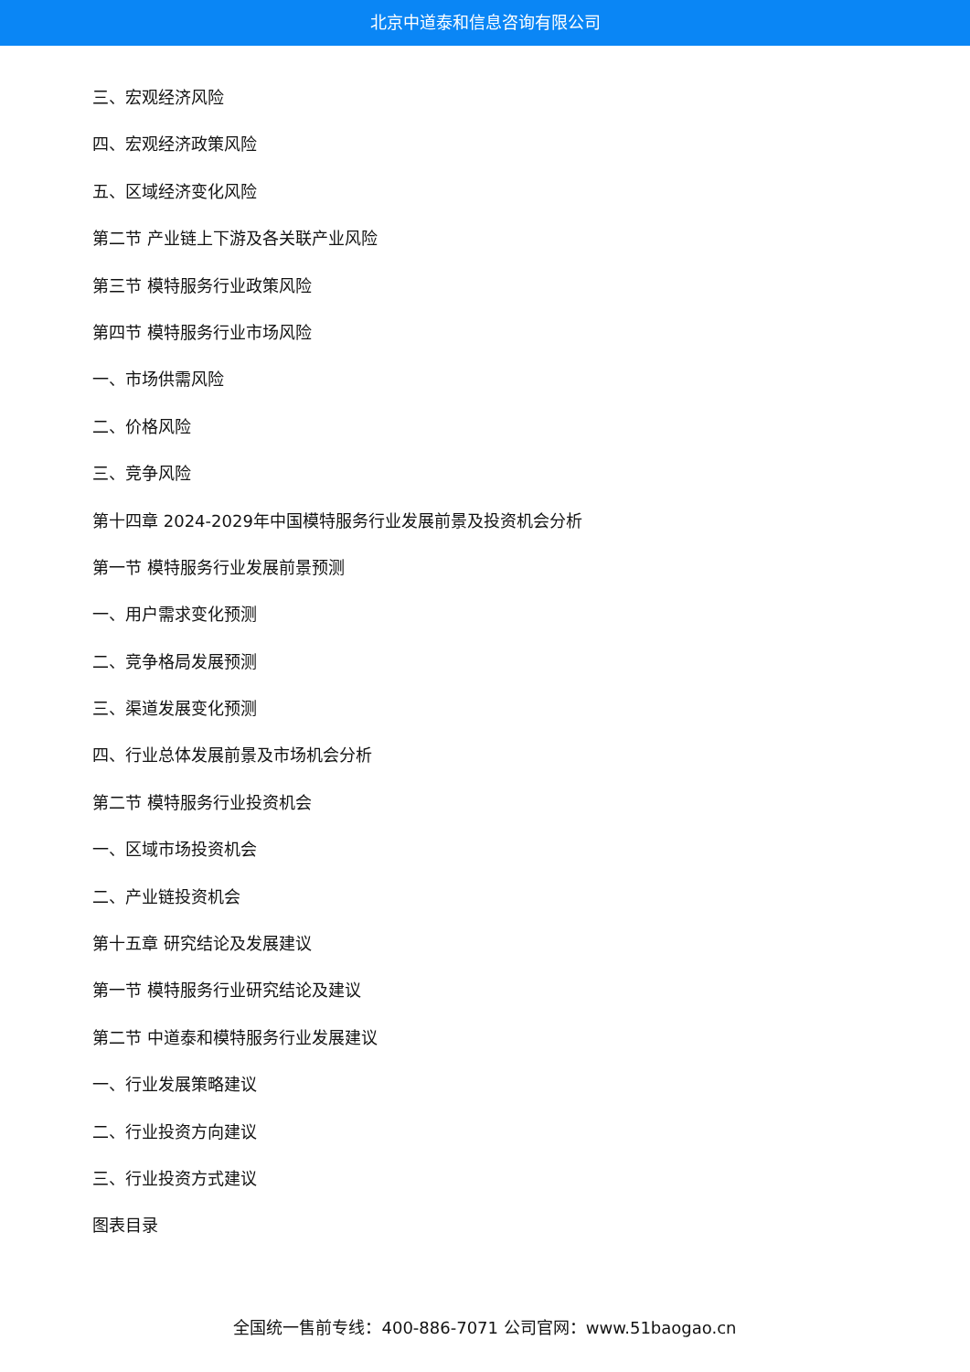北京中道泰和信息咨询有限公司
三、宏观经济风险
四、宏观经济政策风险
五、区域经济变化风险
第二节 产业链上下游及各关联产业风险
第三节 模特服务行业政策风险
第四节 模特服务行业市场风险
一、市场供需风险
二、价格风险
三、竞争风险
第十四章 2024-2029年中国模特服务行业发展前景及投资机会分析
第一节 模特服务行业发展前景预测
一、用户需求变化预测
二、竞争格局发展预测
三、渠道发展变化预测
四、行业总体发展前景及市场机会分析
第二节 模特服务行业投资机会
一、区域市场投资机会
二、产业链投资机会
第十五章 研究结论及发展建议
第一节 模特服务行业研究结论及建议
第二节 中道泰和模特服务行业发展建议
一、行业发展策略建议
二、行业投资方向建议
三、行业投资方式建议
图表目录
全国统一售前专线：400-886-7071 公司官网：www.51baogao.cn